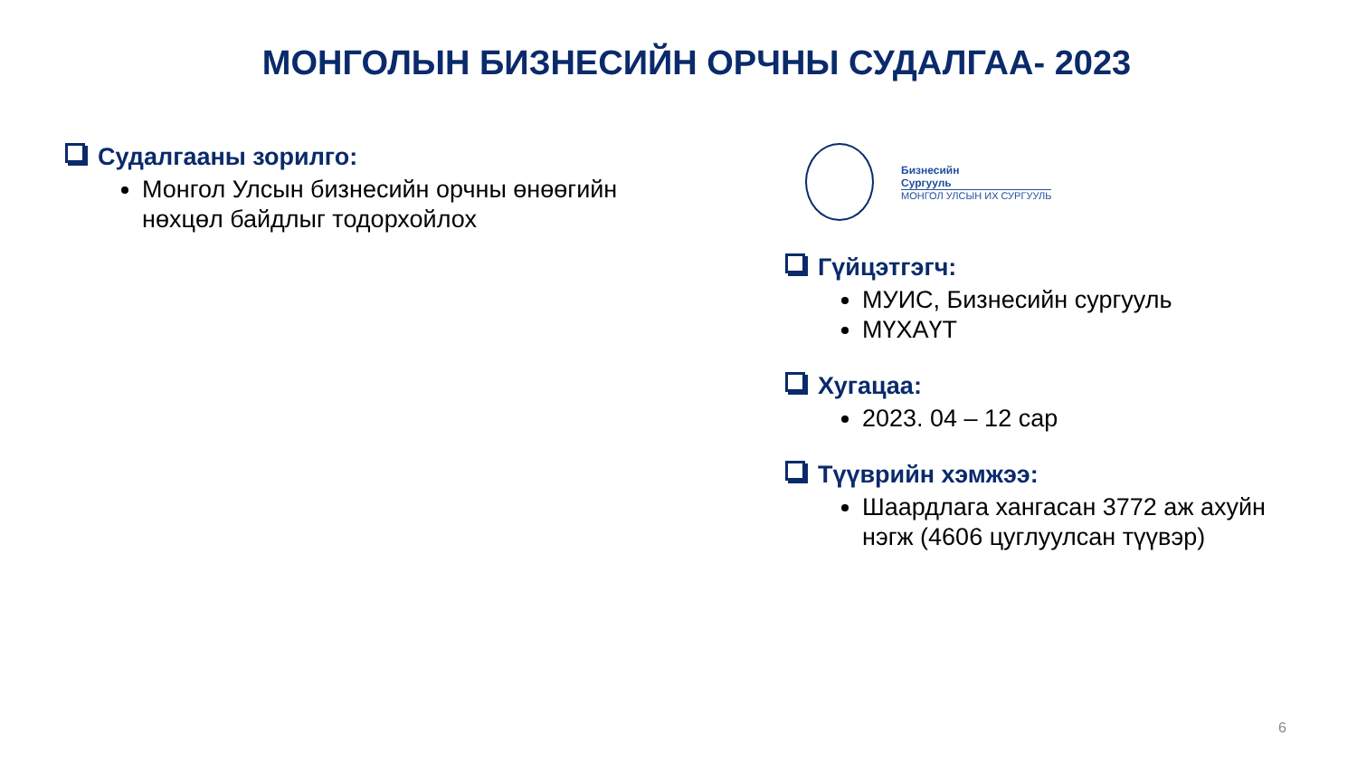МОНГОЛЫН БИЗНЕСИЙН ОРЧНЫ СУДАЛГАА- 2023
Судалгааны зорилго:
Монгол Улсын бизнесийн орчны өнөөгийн нөхцөл байдлыг тодорхойлох
Бизнесийн
Сургууль
МОНГОЛ УЛСЫН ИХ СУРГУУЛЬ
Гүйцэтгэгч:
МУИС, Бизнесийн сургууль
МҮХАҮТ
Хугацаа:
2023. 04 – 12 сар
Түүврийн хэмжээ:
Шаардлага хангасан 3772 аж ахуйн нэгж (4606 цуглуулсан түүвэр)
6